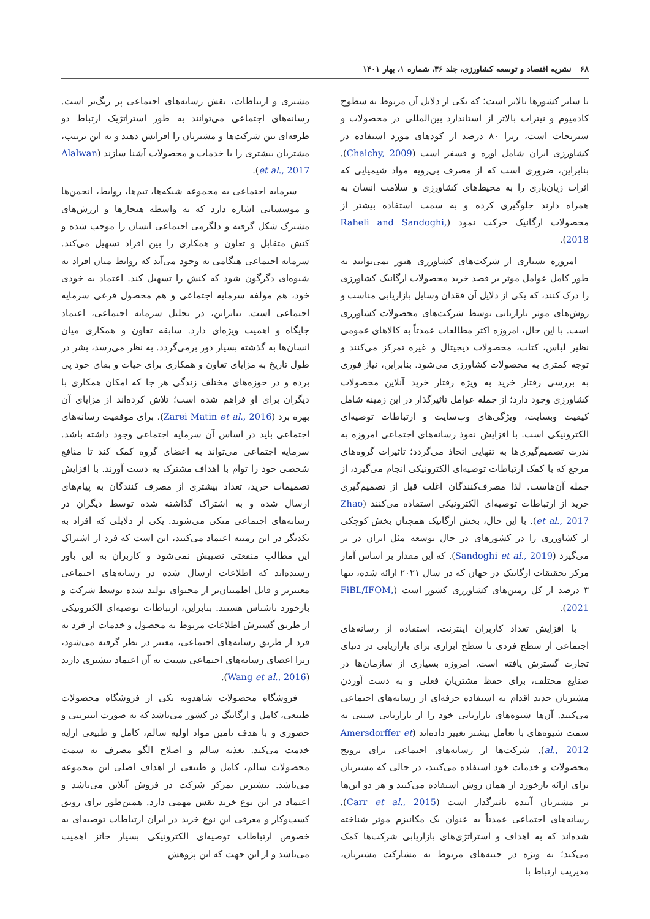۶۸ نشریه اقتصاد و توسعه کشاورزی، جلد ۳۶، شماره ۱، بهار ۱۴۰۱
با سایر کشورها بالاتر است؛ که یکی از دلایل آن مربوط به سطوح کادمیوم و نیترات بالاتر از استاندارد بین‌المللی در محصولات و سبزیجات است، زیرا ۸۰ درصد از کودهای مورد استفاده در کشاورزی ایران شامل اوره و فسفر است (Chaichy, 2009). بنابراین، ضروری است که از مصرف بی‌رویه مواد شیمیایی که اثرات زیان‌باری را به محیط‌های کشاورزی و سلامت انسان به همراه دارند جلوگیری کرده و به سمت استفاده بیشتر از محصولات ارگانیک حرکت نمود (Raheli and Sandoghi, 2018).
امروزه بسیاری از شرکت‌های کشاورزی هنوز نمی‌توانند به طور کامل عوامل موثر بر قصد خرید محصولات ارگانیک کشاورزی را درک کنند، که یکی از دلایل آن فقدان وسایل بازاریابی مناسب و روش‌های موثر بازاریابی توسط شرکت‌های محصولات کشاورزی است. با این حال، امروزه اکثر مطالعات عمدتاً به کالاهای عمومی نظیر لباس، کتاب، محصولات دیجیتال و غیره تمرکز می‌کنند و توجه کمتری به محصولات کشاورزی می‌شود. بنابراین، نیاز فوری به بررسی رفتار خرید به ویژه رفتار خرید آنلاین محصولات کشاورزی وجود دارد؛ از جمله عوامل تاثیرگذار در این زمینه شامل کیفیت وبسایت، ویژگی‌های وب‌سایت و ارتباطات توصیه‌ای الکترونیکی است. با افزایش نفوذ رسانه‌های اجتماعی امروزه به ندرت تصمیم‌گیری‌ها به تنهایی اتخاذ می‌گردد؛ تاثیرات گروه‌های مرجع که با کمک ارتباطات توصیه‌ای الکترونیکی انجام می‌گیرد، از جمله آن‌هاست. لذا مصرف‌کنندگان اغلب قبل از تصمیم‌گیری خرید از ارتباطات توصیه‌ای الکترونیکی استفاده می‌کنند (Zhao et al., 2017). با این حال، بخش ارگانیک همچنان بخش کوچکی از کشاورزی را در کشورهای در حال توسعه مثل ایران در بر می‌گیرد (Sandoghi et al., 2019). که این مقدار بر اساس آمار مرکز تحقیقات ارگانیک در جهان که در سال ۲۰۲۱ ارائه شده، تنها ۳ درصد از کل زمین‌های کشاورزی کشور است (FiBL/IFOM, 2021).
با افزایش تعداد کاربران اینترنت، استفاده از رسانه‌های اجتماعی از سطح فردی تا سطح ابزاری برای بازاریابی در دنیای تجارت گسترش یافته است. امروزه بسیاری از سازمان‌ها در صنایع مختلف، برای حفظ مشتریان فعلی و به دست آوردن مشتریان جدید اقدام به استفاده حرفه‌ای از رسانه‌های اجتماعی می‌کنند. آن‌ها شیوه‌های بازاریابی خود را از بازاریابی سنتی به سمت شیوه‌های با تعامل بیشتر تغییر داده‌اند (Amersdorffer et al., 2012). شرکت‌ها از رسانه‌های اجتماعی برای ترویج محصولات و خدمات خود استفاده می‌کنند، در حالی که مشتریان برای ارائه بازخورد از همان روش استفاده می‌کنند و هر دو این‌ها بر مشتریان آینده تاثیرگذار است (Carr et al., 2015). رسانه‌های اجتماعی عمدتاً به عنوان یک مکانیزم موثر شناخته شده‌اند که به اهداف و استراتژی‌های بازاریابی شرکت‌ها کمک می‌کند؛ به ویژه در جنبه‌های مربوط به مشارکت مشتریان، مدیریت ارتباط با
مشتری و ارتباطات، نقش رسانه‌های اجتماعی پر رنگ‌تر است. رسانه‌های اجتماعی می‌توانند به طور استراتژیک ارتباط دو طرفه‌ای بین شرکت‌ها و مشتریان را افزایش دهند و به این ترتیب، مشتریان بیشتری را با خدمات و محصولات آشنا سازند (Alalwan et al., 2017).
سرمایه اجتماعی به مجموعه شبکه‌ها، تیم‌ها، روابط، انجمن‌ها و موسساتی اشاره دارد که به واسطه هنجارها و ارزش‌های مشترک شکل گرفته و دلگرمی اجتماعی انسان را موجب شده و کنش متقابل و تعاون و همکاری را بین افراد تسهیل می‌کند. سرمایه اجتماعی هنگامی به وجود می‌آید که روابط میان افراد به شیوه‌ای دگرگون شود که کنش را تسهیل کند. اعتماد به خودی خود، هم مولفه سرمایه اجتماعی و هم محصول فرعی سرمایه اجتماعی است. بنابراین، در تحلیل سرمایه اجتماعی، اعتماد جایگاه و اهمیت ویژه‌ای دارد. سابقه تعاون و همکاری میان انسان‌ها به گذشته بسیار دور برمی‌گردد. به نظر می‌رسد، بشر در طول تاریخ به مزایای تعاون و همکاری برای حیات و بقای خود پی برده و در حوزه‌های مختلف زندگی هر جا که امکان همکاری با دیگران برای او فراهم شده است؛ تلاش کرده‌اند از مزایای آن بهره برد (Zarei Matin et al., 2016). برای موفقیت رسانه‌های اجتماعی باید در اساس آن سرمایه اجتماعی وجود داشته باشد. سرمایه اجتماعی می‌تواند به اعضای گروه کمک کند تا منافع شخصی خود را توام با اهداف مشترک به دست آورند. با افزایش تصمیمات خرید، تعداد بیشتری از مصرف کنندگان به پیام‌های ارسال شده و به اشتراک گذاشته شده توسط دیگران در رسانه‌های اجتماعی متکی می‌شوند. یکی از دلایلی که افراد به یکدیگر در این زمینه اعتماد می‌کنند، این است که فرد از اشتراک این مطالب منفعتی نصیبش نمی‌شود و کاربران به این باور رسیده‌اند که اطلاعات ارسال شده در رسانه‌های اجتماعی معتبرتر و قابل اطمینان‌تر از محتوای تولید شده توسط شرکت و بازخورد ناشناس هستند. بنابراین، ارتباطات توصیه‌ای الکترونیکی از طریق گسترش اطلاعات مربوط به محصول و خدمات از فرد به فرد از طریق رسانه‌های اجتماعی، معتبر در نظر گرفته می‌شود، زیرا اعضای رسانه‌های اجتماعی نسبت به آن اعتماد بیشتری دارند (Wang et al., 2016).
فروشگاه محصولات شاهدونه یکی از فروشگاه محصولات طبیعی، کامل و ارگانیگ در کشور می‌باشد که به صورت اینترنتی و حضوری و با هدف تامین مواد اولیه سالم، کامل و طبیعی ارایه خدمت می‌کند. تغذیه سالم و اصلاح الگو مصرف به سمت محصولات سالم، کامل و طبیعی از اهداف اصلی این مجموعه می‌باشد. بیشترین تمرکز شرکت در فروش آنلاین می‌باشد و اعتماد در این نوع خرید نقش مهمی دارد. همین‌طور برای رونق کسب‌وکار و معرفی این نوع خرید در ایران ارتباطات توصیه‌ای به خصوص ارتباطات توصیه‌ای الکترونیکی بسیار حائز اهمیت می‌باشد و از این جهت که این پژوهش